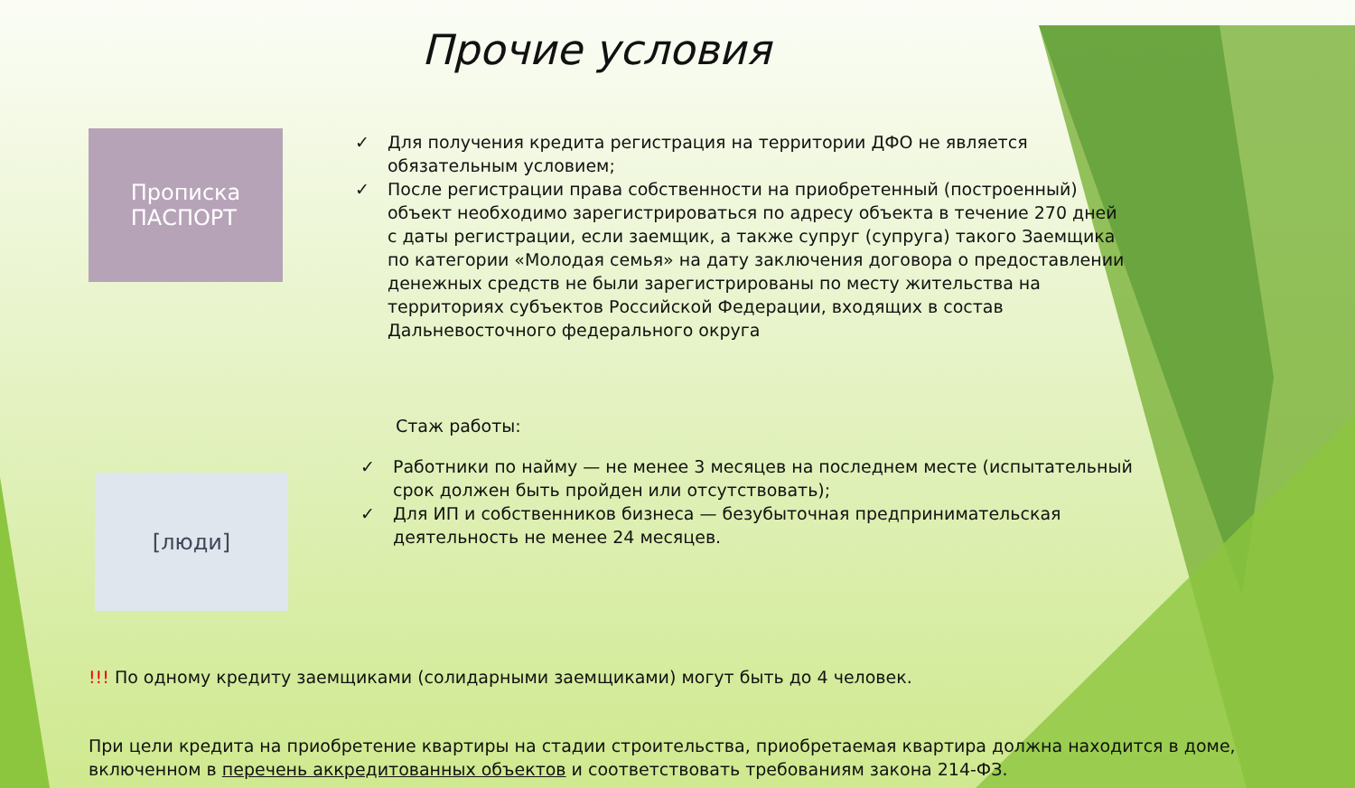Прочие условия
Прописка
ПАСПОРТ
✓ Для получения кредита регистрация на территории ДФО не является обязательным условием;
✓ После регистрации права собственности на приобретенный (построенный) объект необходимо зарегистрироваться по адресу объекта в течение 270 дней с даты регистрации, если заемщик, а также супруг (супруга) такого Заемщика по категории «Молодая семья» на дату заключения договора о предоставлении денежных средств не были зарегистрированы по месту жительства на территориях субъектов Российской Федерации, входящих в состав Дальневосточного федерального округа
[люди]
Стаж работы:
✓ Работники по найму — не менее 3 месяцев на последнем месте (испытательный срок должен быть пройден или отсутствовать);
✓ Для ИП и собственников бизнеса — безубыточная предпринимательская деятельность не менее 24 месяцев.
!!! По одному кредиту заемщиками (солидарными заемщиками) могут быть до 4 человек.
При цели кредита на приобретение квартиры на стадии строительства, приобретаемая квартира должна находится в доме, включенном в перечень аккредитованных объектов и соответствовать требованиям закона 214-ФЗ.